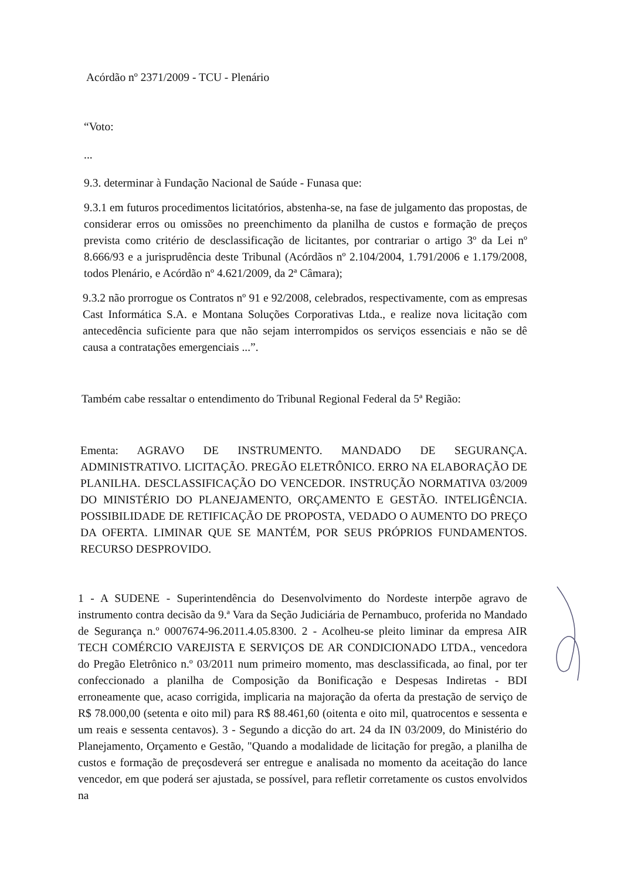Acórdão nº 2371/2009 - TCU - Plenário
“Voto:
...
9.3. determinar à Fundação Nacional de Saúde - Funasa que:
9.3.1 em futuros procedimentos licitatórios, abstenha-se, na fase de julgamento das propostas, de considerar erros ou omissões no preenchimento da planilha de custos e formação de preços prevista como critério de desclassificação de licitantes, por contrariar o artigo 3º da Lei nº 8.666/93 e a jurisprudência deste Tribunal (Acórdãos nº 2.104/2004, 1.791/2006 e 1.179/2008, todos Plenário, e Acórdão nº 4.621/2009, da 2ª Câmara);
9.3.2 não prorrogue os Contratos nº 91 e 92/2008, celebrados, respectivamente, com as empresas Cast Informática S.A. e Montana Soluções Corporativas Ltda., e realize nova licitação com antecedência suficiente para que não sejam interrompidos os serviços essenciais e não se dê causa a contratações emergenciais ...”.
Também cabe ressaltar o entendimento do Tribunal Regional Federal da 5ª Região:
Ementa: AGRAVO DE INSTRUMENTO. MANDADO DE SEGURANÇA. ADMINISTRATIVO. LICITAÇÃO. PREGÃO ELETRÔNICO. ERRO NA ELABORAÇÃO DE PLANILHA. DESCLASSIFICAÇÃO DO VENCEDOR. INSTRUÇÃO NORMATIVA 03/2009 DO MINISTÉRIO DO PLANEJAMENTO, ORÇAMENTO E GESTÃO. INTELIGÊNCIA. POSSIBILIDADE DE RETIFICAÇÃO DE PROPOSTA, VEDADO O AUMENTO DO PREÇO DA OFERTA. LIMINAR QUE SE MANTÉM, POR SEUS PRÓPRIOS FUNDAMENTOS. RECURSO DESPROVIDO.
1 - A SUDENE - Superintendência do Desenvolvimento do Nordeste interpõe agravo de instrumento contra decisão da 9.ª Vara da Seção Judiciária de Pernambuco, proferida no Mandado de Segurança n.º 0007674-96.2011.4.05.8300. 2 - Acolheu-se pleito liminar da empresa AIR TECH COMÉRCIO VAREJISTA E SERVIÇOS DE AR CONDICIONADO LTDA., vencedora do Pregão Eletrônico n.º 03/2011 num primeiro momento, mas desclassificada, ao final, por ter confeccionado a planilha de Composição da Bonificação e Despesas Indiretas - BDI erroneamente que, acaso corrigida, implicaria na majoração da oferta da prestação de serviço de R$ 78.000,00 (setenta e oito mil) para R$ 88.461,60 (oitenta e oito mil, quatrocentos e sessenta e um reais e sessenta centavos). 3 - Segundo a dicção do art. 24 da IN 03/2009, do Ministério do Planejamento, Orçamento e Gestão, "Quando a modalidade de licitação for pregão, a planilha de custos e formação de preçosdeverá ser entregue e analisada no momento da aceitação do lance vencedor, em que poderá ser ajustada, se possível, para refletir corretamente os custos envolvidos na